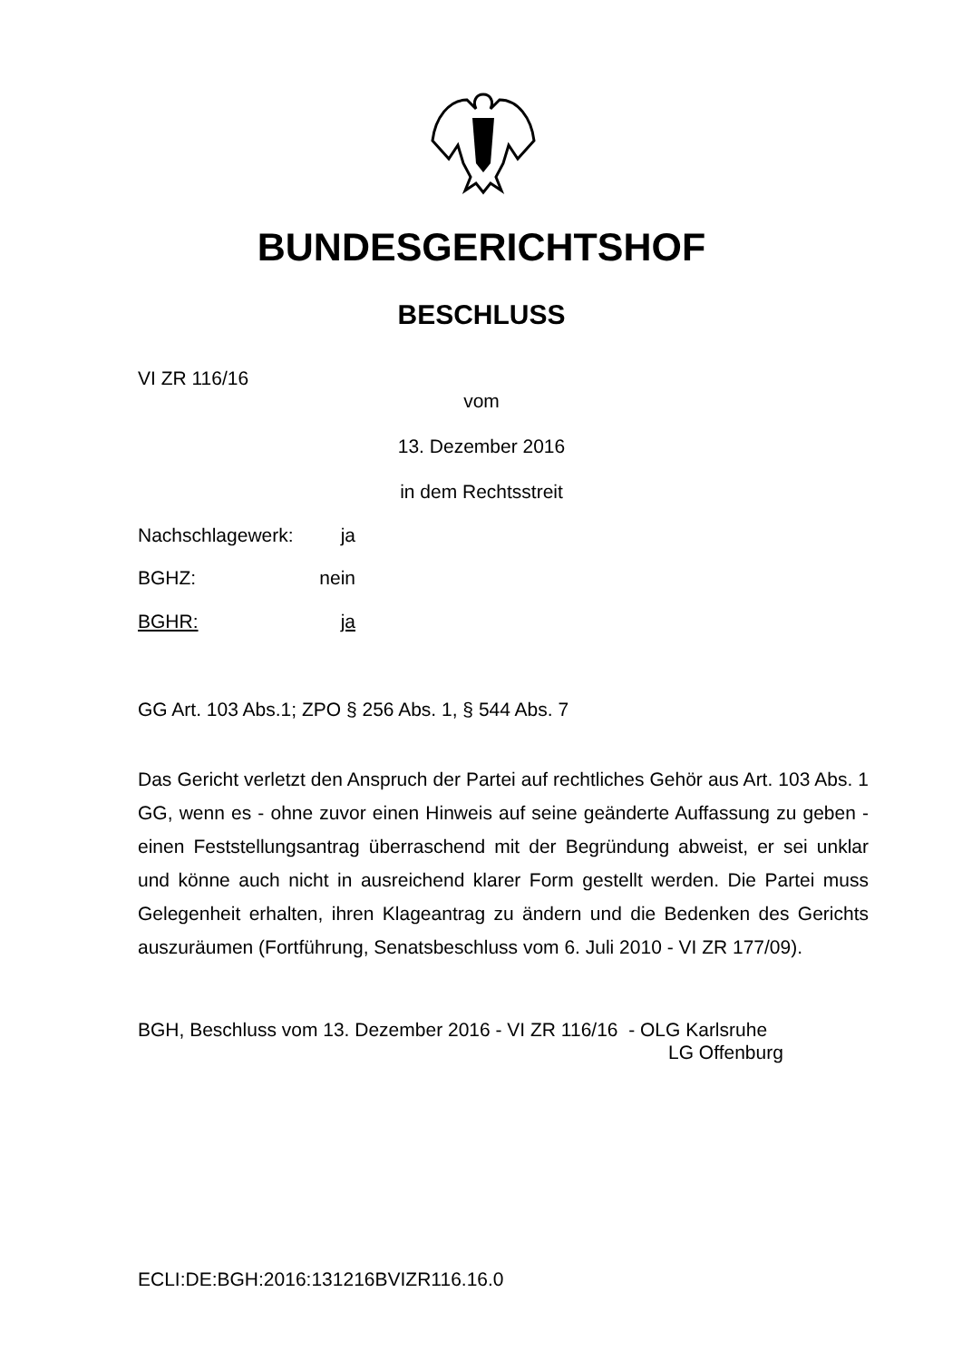BUNDESGERICHTSHOF
BESCHLUSS
VI ZR 116/16
vom
13. Dezember 2016
in dem Rechtsstreit
Nachschlagewerk: ja
BGHZ: nein
BGHR: ja
GG Art. 103 Abs.1; ZPO § 256 Abs. 1, § 544 Abs. 7
Das Gericht verletzt den Anspruch der Partei auf rechtliches Gehör aus Art. 103 Abs. 1 GG, wenn es - ohne zuvor einen Hinweis auf seine geänderte Auffassung zu geben - einen Feststellungsantrag überraschend mit der Begründung abweist, er sei unklar und könne auch nicht in ausreichend klarer Form gestellt werden. Die Partei muss Gelegenheit erhalten, ihren Klageantrag zu ändern und die Bedenken des Gerichts auszuräumen (Fortführung, Senatsbeschluss vom 6. Juli 2010 - VI ZR 177/09).
BGH, Beschluss vom 13. Dezember 2016 - VI ZR 116/16 - OLG Karlsruhe
LG Offenburg
ECLI:DE:BGH:2016:131216BVIZR116.16.0